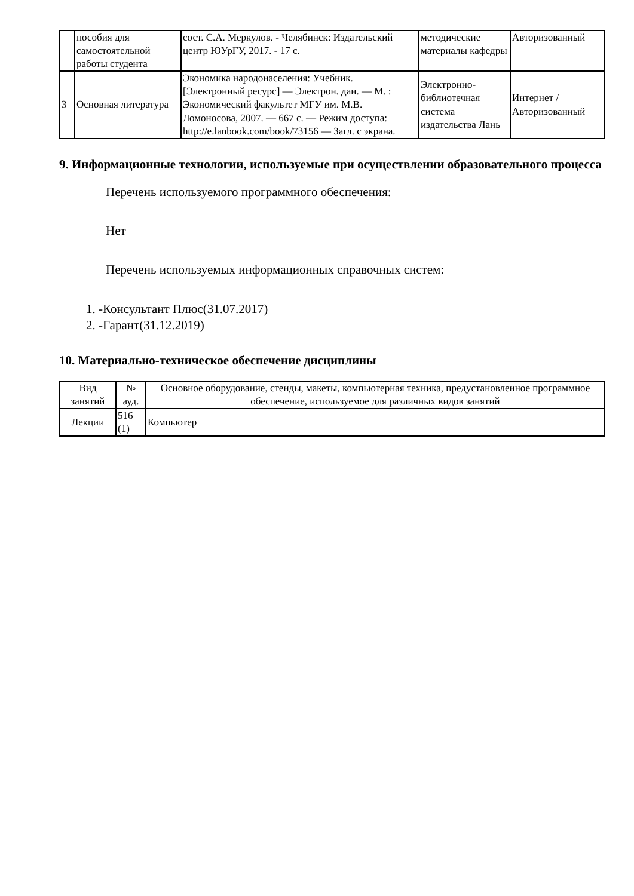| | пособия для самостоятельной работы студента | сост. С.А. Меркулов. - Челябинск: Издательский центр ЮУрГУ, 2017. - 17 с. | методические материалы кафедры | Авторизованный |
| 3 | Основная литература | Экономика народонаселения: Учебник. [Электронный ресурс] — Электрон. дан. — М. : Экономический факультет МГУ им. М.В. Ломоносова, 2007. — 667 с. — Режим доступа: http://e.lanbook.com/book/73156 — Загл. с экрана. | Электронно-библиотечная система издательства Лань | Интернет / Авторизованный |
9. Информационные технологии, используемые при осуществлении образовательного процесса
Перечень используемого программного обеспечения:
Нет
Перечень используемых информационных справочных систем:
1. -Консультант Плюс(31.07.2017)
2. -Гарант(31.12.2019)
10. Материально-техническое обеспечение дисциплины
| Вид занятий | № ауд. | Основное оборудование, стенды, макеты, компьютерная техника, предустановленное программное обеспечение, используемое для различных видов занятий |
| --- | --- | --- |
| Лекции | 516 (1) | Компьютер |